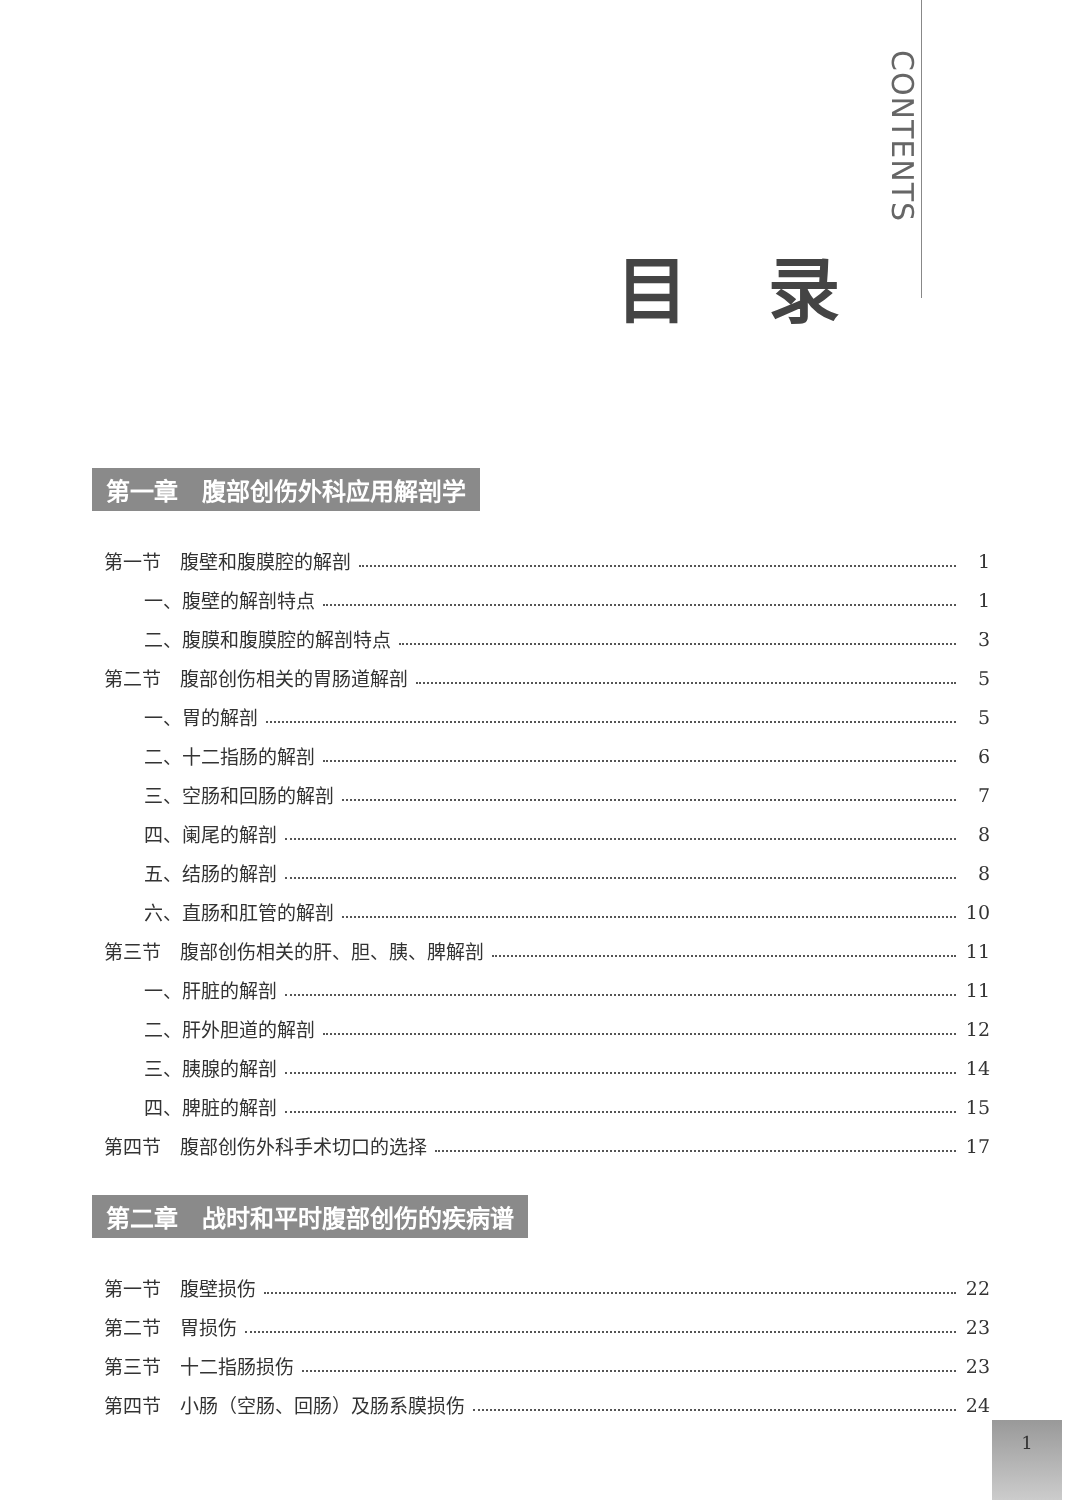CONTENTS
目录
第一章　腹部创伤外科应用解剖学
第一节　腹壁和腹膜腔的解剖 1
一、腹壁的解剖特点 1
二、腹膜和腹膜腔的解剖特点 3
第二节　腹部创伤相关的胃肠道解剖 5
一、胃的解剖 5
二、十二指肠的解剖 6
三、空肠和回肠的解剖 7
四、阑尾的解剖 8
五、结肠的解剖 8
六、直肠和肛管的解剖 10
第三节　腹部创伤相关的肝、胆、胰、脾解剖 11
一、肝脏的解剖 11
二、肝外胆道的解剖 12
三、胰腺的解剖 14
四、脾脏的解剖 15
第四节　腹部创伤外科手术切口的选择 17
第二章　战时和平时腹部创伤的疾病谱
第一节　腹壁损伤 22
第二节　胃损伤 23
第三节　十二指肠损伤 23
第四节　小肠（空肠、回肠）及肠系膜损伤 24
1